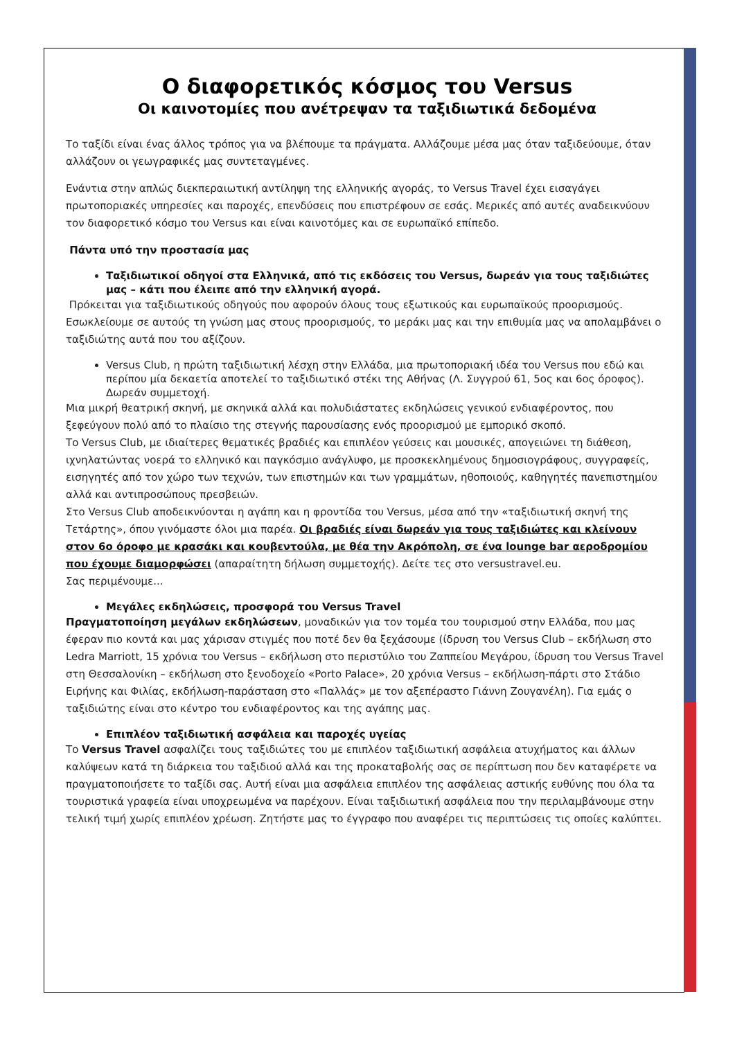Ο διαφορετικός κόσμος του Versus
Οι καινοτομίες που ανέτρεψαν τα ταξιδιωτικά δεδομένα
Το ταξίδι είναι ένας άλλος τρόπος για να βλέπουμε τα πράγματα. Αλλάζουμε μέσα μας όταν ταξιδεύουμε, όταν αλλάζουν οι γεωγραφικές μας συντεταγμένες.
Ενάντια στην απλώς διεκπεραιωτική αντίληψη της ελληνικής αγοράς, το Versus Travel έχει εισαγάγει πρωτοποριακές υπηρεσίες και παροχές, επενδύσεις που επιστρέφουν σε εσάς. Μερικές από αυτές αναδεικνύουν τον διαφορετικό κόσμο του Versus και είναι καινοτόμες και σε ευρωπαϊκό επίπεδο.
Πάντα υπό την προστασία μας
Ταξιδιωτικοί οδηγοί στα Ελληνικά, από τις εκδόσεις του Versus, δωρεάν για τους ταξιδιώτες μας – κάτι που έλειπε από την ελληνική αγορά.
Πρόκειται για ταξιδιωτικούς οδηγούς που αφορούν όλους τους εξωτικούς και ευρωπαϊκούς προορισμούς. Εσωκλείουμε σε αυτούς τη γνώση μας στους προορισμούς, το μεράκι μας και την επιθυμία μας να απολαμβάνει ο ταξιδιώτης αυτά που του αξίζουν.
Versus Club, η πρώτη ταξιδιωτική λέσχη στην Ελλάδα, μια πρωτοποριακή ιδέα του Versus που εδώ και περίπου μία δεκαετία αποτελεί το ταξιδιωτικό στέκι της Αθήνας (Λ. Συγγρού 61, 5ος και 6ος όροφος). Δωρεάν συμμετοχή.
Μια μικρή θεατρική σκηνή, με σκηνικά αλλά και πολυδιάστατες εκδηλώσεις γενικού ενδιαφέροντος, που ξεφεύγουν πολύ από το πλαίσιο της στεγνής παρουσίασης ενός προορισμού με εμπορικό σκοπό.
Το Versus Club, με ιδιαίτερες θεματικές βραδιές και επιπλέον γεύσεις και μουσικές, απογειώνει τη διάθεση, ιχνηλατώντας νοερά το ελληνικό και παγκόσμιο ανάγλυφο, με προσκεκλημένους δημοσιογράφους, συγγραφείς, εισηγητές από τον χώρο των τεχνών, των επιστημών και των γραμμάτων, ηθοποιούς, καθηγητές πανεπιστημίου αλλά και αντιπροσώπους πρεσβειών.
Στο Versus Club αποδεικνύονται η αγάπη και η φροντίδα του Versus, μέσα από την «ταξιδιωτική σκηνή της Τετάρτης», όπου γινόμαστε όλοι μια παρέα. Οι βραδιές είναι δωρεάν για τους ταξιδιώτες και κλείνουν στον 6ο όροφο με κρασάκι και κουβεντούλα, με θέα την Ακρόπολη, σε ένα lounge bar αεροδρομίου που έχουμε διαμορφώσει (απαραίτητη δήλωση συμμετοχής). Δείτε τες στο versustravel.eu.
Σας περιμένουμε...
Μεγάλες εκδηλώσεις, προσφορά του Versus Travel
Πραγματοποίηση μεγάλων εκδηλώσεων, μοναδικών για τον τομέα του τουρισμού στην Ελλάδα, που μας έφεραν πιο κοντά και μας χάρισαν στιγμές που ποτέ δεν θα ξεχάσουμε (ίδρυση του Versus Club – εκδήλωση στο Ledra Marriott, 15 χρόνια του Versus – εκδήλωση στο περιστύλιο του Ζαππείου Μεγάρου, ίδρυση του Versus Travel στη Θεσσαλονίκη – εκδήλωση στο ξενοδοχείο «Porto Palace», 20 χρόνια Versus – εκδήλωση-πάρτι στο Στάδιο Ειρήνης και Φιλίας, εκδήλωση-παράσταση στο «Παλλάς» με τον αξεπέραστο Γιάννη Ζουγανέλη). Για εμάς ο ταξιδιώτης είναι στο κέντρο του ενδιαφέροντος και της αγάπης μας.
Επιπλέον ταξιδιωτική ασφάλεια και παροχές υγείας
Το Versus Travel ασφαλίζει τους ταξιδιώτες του με επιπλέον ταξιδιωτική ασφάλεια ατυχήματος και άλλων καλύψεων κατά τη διάρκεια του ταξιδιού αλλά και της προκαταβολής σας σε περίπτωση που δεν καταφέρετε να πραγματοποιήσετε το ταξίδι σας. Αυτή είναι μια ασφάλεια επιπλέον της ασφάλειας αστικής ευθύνης που όλα τα τουριστικά γραφεία είναι υποχρεωμένα να παρέχουν. Είναι ταξιδιωτική ασφάλεια που την περιλαμβάνουμε στην τελική τιμή χωρίς επιπλέον χρέωση. Ζητήστε μας το έγγραφο που αναφέρει τις περιπτώσεις τις οποίες καλύπτει.